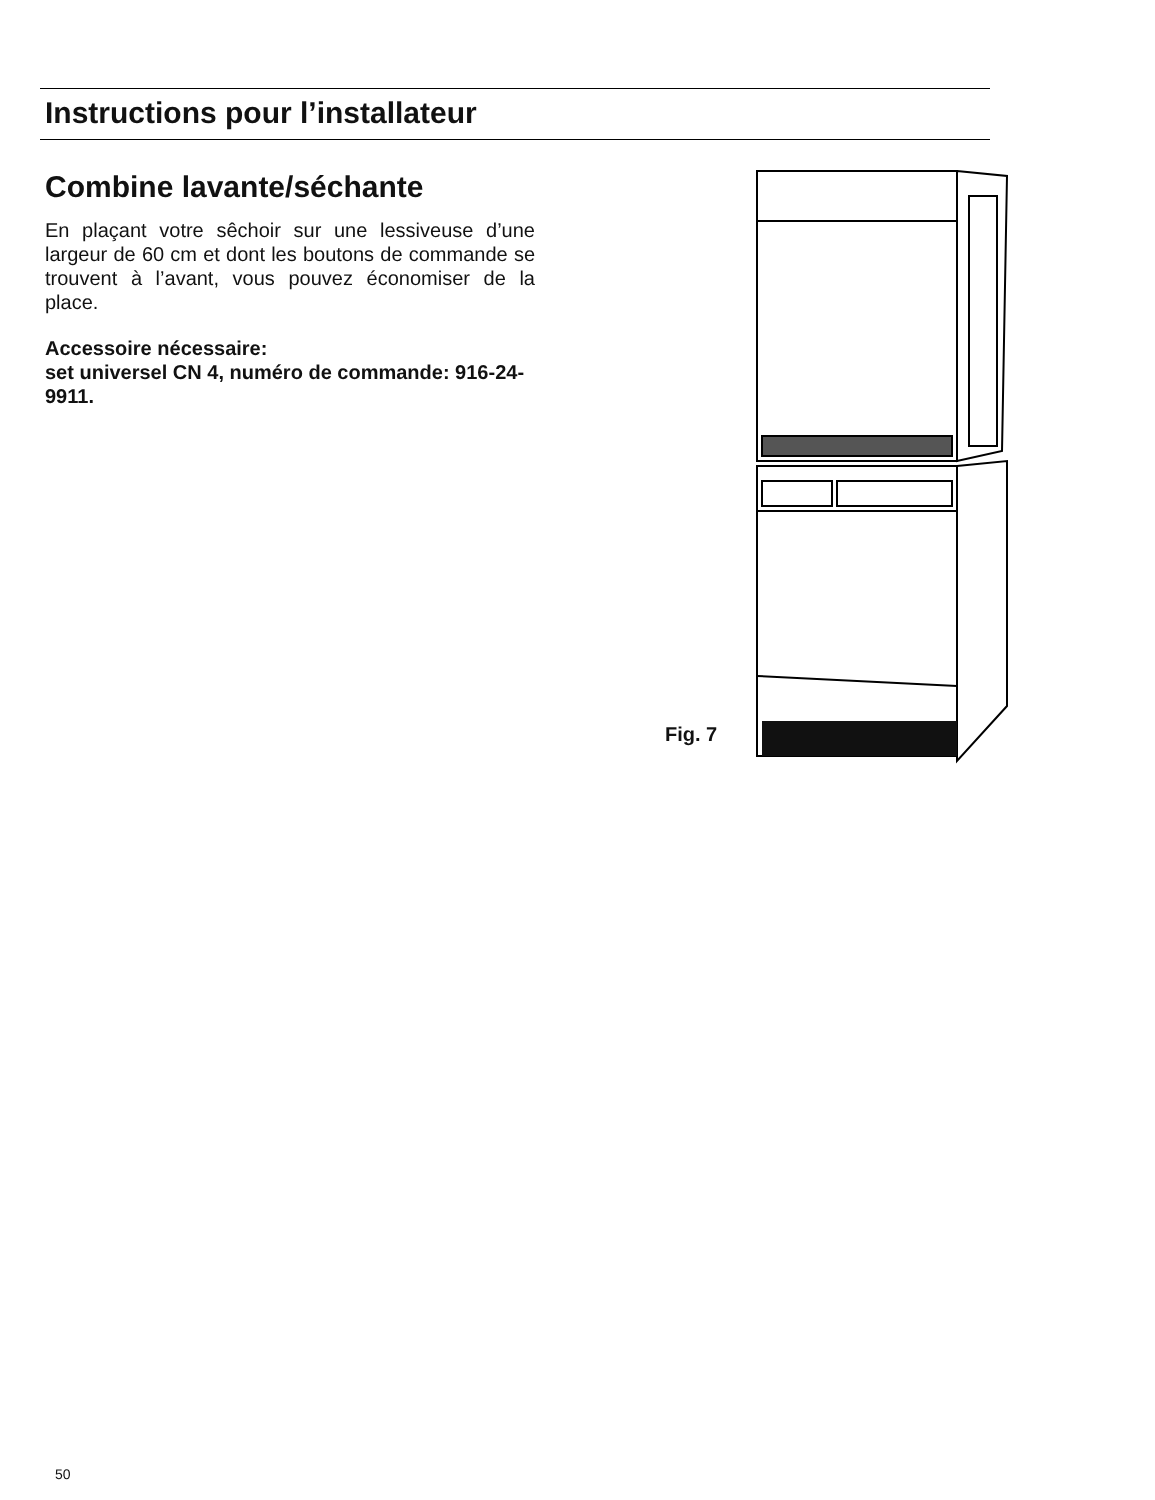Instructions pour l’installateur
Combine lavante/séchante
En plaçant votre sêchoir sur une lessiveuse d’une largeur de 60 cm et dont les boutons de commande se trouvent à l’avant, vous pouvez économiser de la place.
Accessoire nécessaire:
set universel CN 4, numéro de commande: 916-24-9911.
Fig. 7
50